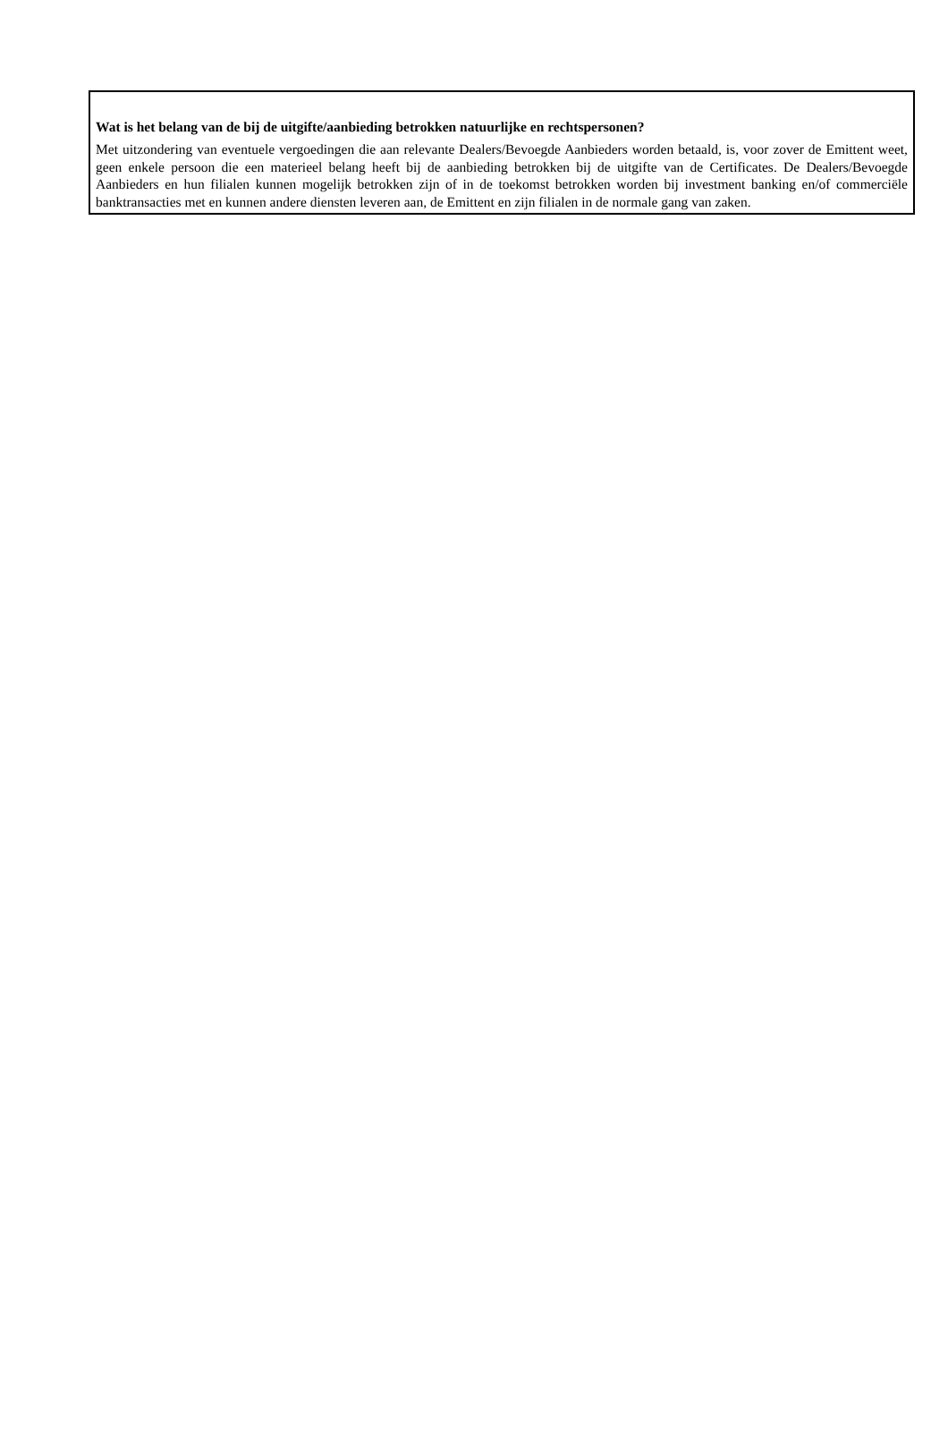Wat is het belang van de bij de uitgifte/aanbieding betrokken natuurlijke en rechtspersonen?
Met uitzondering van eventuele vergoedingen die aan relevante Dealers/Bevoegde Aanbieders worden betaald, is, voor zover de Emittent weet, geen enkele persoon die een materieel belang heeft bij de aanbieding betrokken bij de uitgifte van de Certificates. De Dealers/Bevoegde Aanbieders en hun filialen kunnen mogelijk betrokken zijn of in de toekomst betrokken worden bij investment banking en/of commerciële banktransacties met en kunnen andere diensten leveren aan, de Emittent en zijn filialen in de normale gang van zaken.